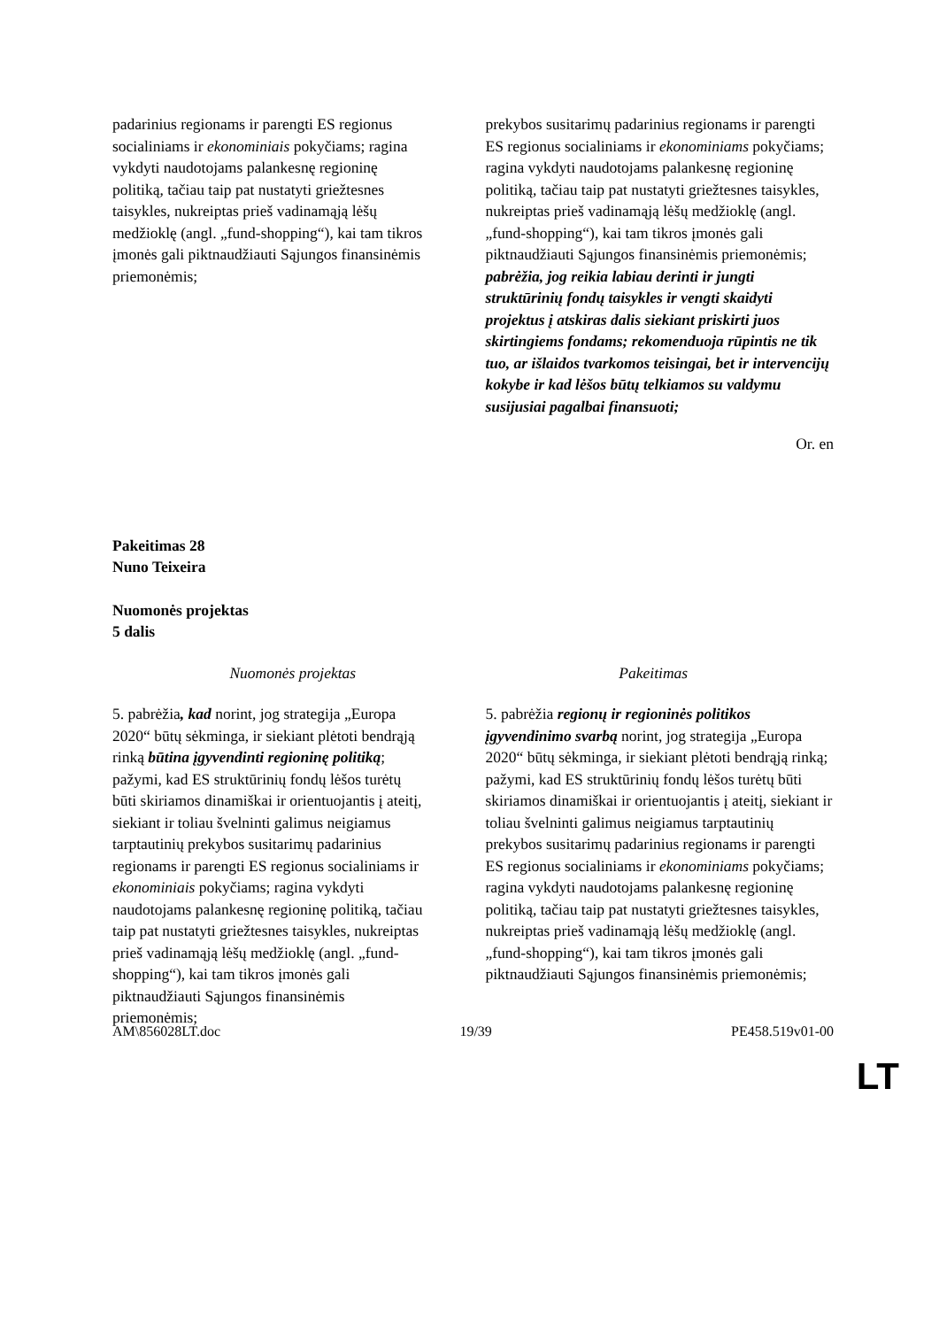| padarinius regionams ir parengti ES regionus socialiniams ir ekonominiais pokyčiams; ragina vykdyti naudotojams palankesnę regioninę politiką, tačiau taip pat nustatyti griežtesnes taisykles, nukreiptas prieš vadinamąją lėšų medžioklę (angl. „fund-shopping“), kai tam tikros įmonės gali piktnaudžiauti Sąjungos finansinėmis priemonėmis; | prekybos susitarimų padarinius regionams ir parengti ES regionus socialiniams ir ekonominiams pokyčiams; ragina vykdyti naudotojams palankesnę regioninę politiką, tačiau taip pat nustatyti griežtesnes taisykles, nukreiptas prieš vadinamąją lėšų medžioklę (angl. „fund-shopping“), kai tam tikros įmonės gali piktnaudžiauti Sąjungos finansinėmis priemonėmis; pabrėžia, jog reikia labiau derinti ir jungti struktūrinių fondų taisykles ir vengti skaidyti projektus į atskiras dalis siekiant priskirti juos skirtingiems fondams; rekomenduoja rūpintis ne tik tuo, ar išlaidos tvarkomos teisingai, bet ir intervencijų kokybe ir kad lėšos būtų telkiamos su valdymu susijusiai pagalbai finansuoti; |
Or. en
Pakeitimas 28
Nuno Teixeira
Nuomonės projektas
5 dalis
| Nuomonės projektas | Pakeitimas |
| 5. pabrėžia , kad norint, jog strategija „Europa 2020“ būtų sėkminga, ir siekiant plėtoti bendrąją rinką būtina įgyvendinti regioninę politiką ; pažymi, kad ES struktūrinių fondų lėšos turėtų būti skiriamos dinamiškai ir orientuojantis į ateitį, siekiant ir toliau švelninti galimus neigiamus tarptautinių prekybos susitarimų padarinius regionams ir parengti ES regionus socialiniams ir ekonominiais pokyčiams; ragina vykdyti naudotojams palankesnę regioninę politiką, tačiau taip pat nustatyti griežtesnes taisykles, nukreiptas prieš vadinamąją lėšų medžioklę (angl. „fund-shopping“), kai tam tikros įmonės gali piktnaudžiauti Sąjungos finansinėmis priemonėmis; | 5. pabrėžia regionų ir regioninės politikos įgyvendinimo svarbą norint, jog strategija „Europa 2020“ būtų sėkminga, ir siekiant plėtoti bendrąją rinką; pažymi, kad ES struktūrinių fondų lėšos turėtų būti skiriamos dinamiškai ir orientuojantis į ateitį, siekiant ir toliau švelninti galimus neigiamus tarptautinių prekybos susitarimų padarinius regionams ir parengti ES regionus socialiniams ir ekonominiams pokyčiams; ragina vykdyti naudotojams palankesnę regioninę politiką, tačiau taip pat nustatyti griežtesnes taisykles, nukreiptas prieš vadinamąją lėšų medžioklę (angl. „fund-shopping“), kai tam tikros įmonės gali piktnaudžiauti Sąjungos finansinėmis priemonėmis; |
AM\856028LT.doc 19/39 PE458.519v01-00
LT